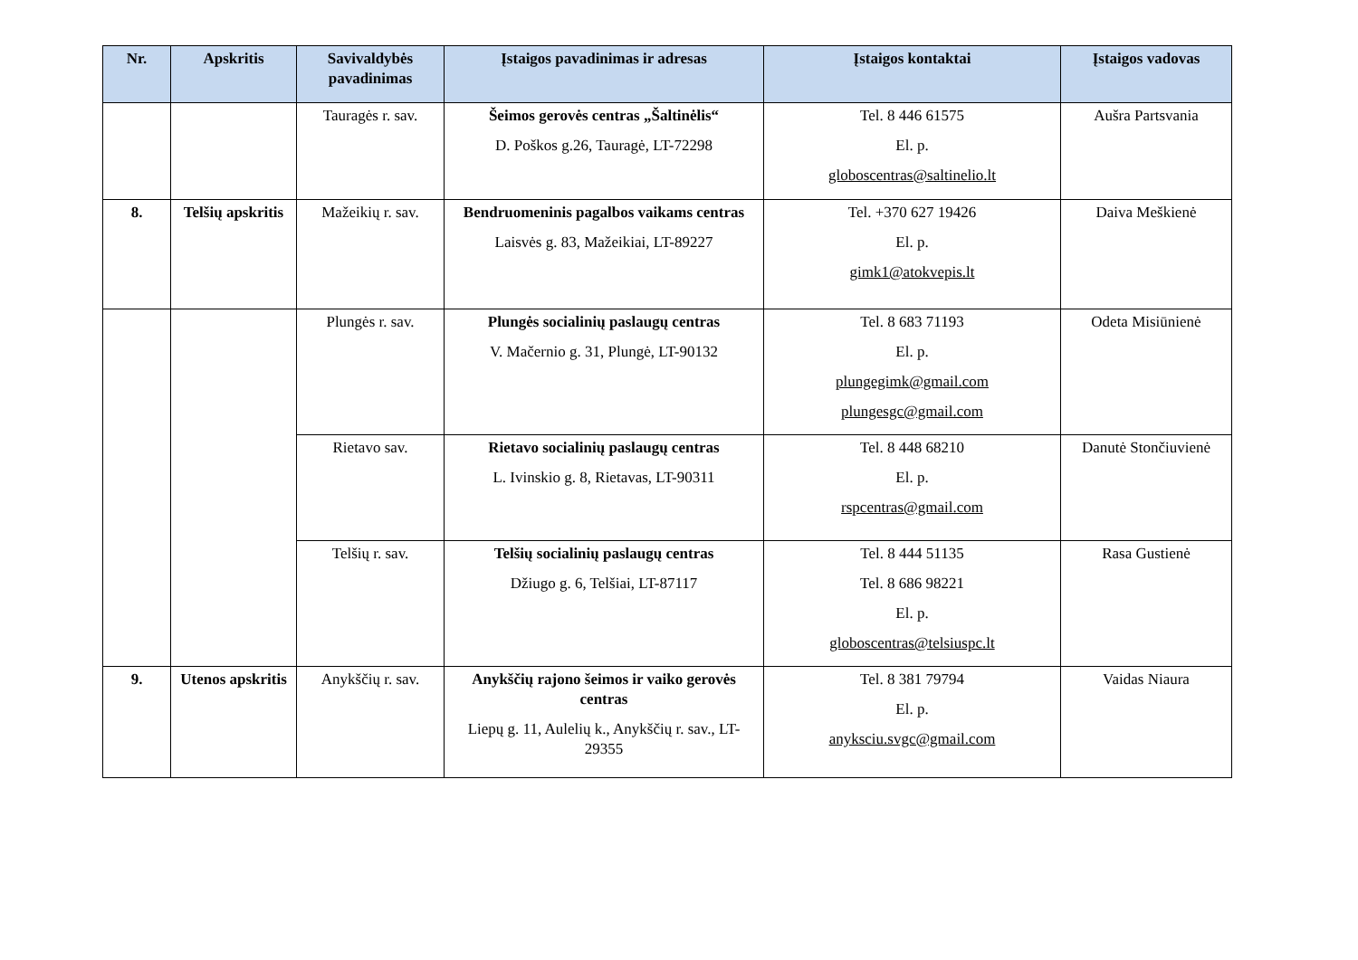| Nr. | Apskritis | Savivaldybės pavadinimas | Įstaigos pavadinimas ir adresas | Įstaigos kontaktai | Įstaigos vadovas |
| --- | --- | --- | --- | --- | --- |
| | | Tauragės r. sav. | Šeimos gerovės centras „Šaltinėlis“ D. Poškos g.26, Tauragė, LT-72298 | Tel. 8 446 61575 El. p. globoscentras@saltinelio.lt | Aušra Partsvania |
| 8. | Telšių apskritis | Mažeikių r. sav. | Bendruomeninis pagalbos vaikams centras Laisvės g. 83, Mažeikiai, LT-89227 | Tel. +370 627 19426 El. p. gimk1@atokvepis.lt | Daiva Meškienė |
| | | Plungės r. sav. | Plungės socialinių paslaugų centras V. Mačernio g. 31, Plungė, LT-90132 | Tel. 8 683 71193 El. p. plungegimk@gmail.com plungesgc@gmail.com | Odeta Misiūnienė |
| | | Rietavo sav. | Rietavo socialinių paslaugų centras L. Ivinskio g. 8, Rietavas, LT-90311 | Tel. 8 448 68210 El. p. rspcentras@gmail.com | Danutė Stončiuvienė |
| | | Telšių r. sav. | Telšių socialinių paslaugų centras Džiugo g. 6, Telšiai, LT-87117 | Tel. 8 444 51135 Tel. 8 686 98221 El. p. globoscentras@telsiuspc.lt | Rasa Gustienė |
| 9. | Utenos apskritis | Anykščių r. sav. | Anykščių rajono šeimos ir vaiko gerovės centras Liepų g. 11, Aulelių k., Anykščių r. sav., LT-29355 | Tel. 8 381 79794 El. p. anyksciu.svgc@gmail.com | Vaidas Niaura |